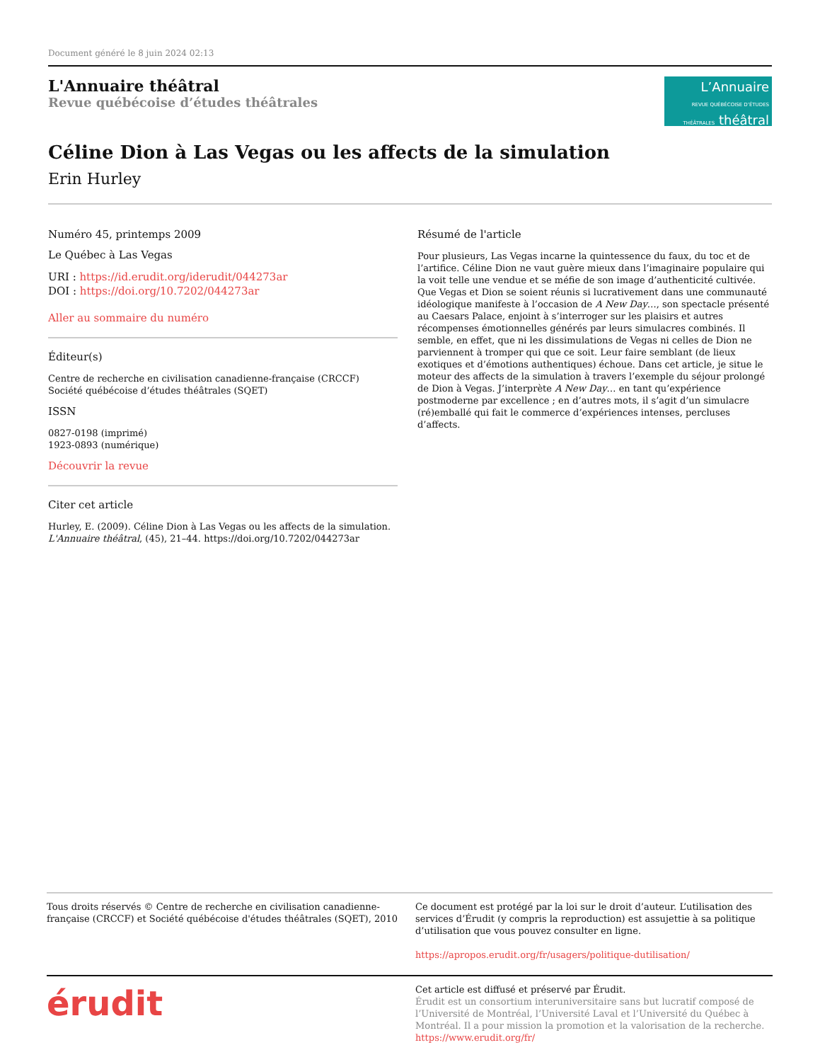Document généré le 8 juin 2024 02:13
L'Annuaire théâtral
Revue québécoise d’études théâtrales
L’Annuaire
REVUE QUÉBÉCOISE D’ÉTUDES THÉÂTRALES théâtral
Céline Dion à Las Vegas ou les affects de la simulation
Erin Hurley
Numéro 45, printemps 2009
Le Québec à Las Vegas
URI : https://id.erudit.org/iderudit/044273ar
DOI : https://doi.org/10.7202/044273ar
Aller au sommaire du numéro
Éditeur(s)
Centre de recherche en civilisation canadienne-française (CRCCF)
Société québécoise d’études théâtrales (SQET)
ISSN
0827-0198 (imprimé)
1923-0893 (numérique)
Découvrir la revue
Citer cet article
Hurley, E. (2009). Céline Dion à Las Vegas ou les affects de la simulation. L'Annuaire théâtral, (45), 21–44. https://doi.org/10.7202/044273ar
Résumé de l'article
Pour plusieurs, Las Vegas incarne la quintessence du faux, du toc et de l’artifice. Céline Dion ne vaut guère mieux dans l’imaginaire populaire qui la voit telle une vendue et se méfie de son image d’authenticité cultivée. Que Vegas et Dion se soient réunis si lucrativement dans une communauté idéologique manifeste à l’occasion de A New Day…, son spectacle présenté au Caesars Palace, enjoint à s’interroger sur les plaisirs et autres récompenses émotionnelles générés par leurs simulacres combinés. Il semble, en effet, que ni les dissimulations de Vegas ni celles de Dion ne parviennent à tromper qui que ce soit. Leur faire semblant (de lieux exotiques et d’émotions authentiques) échoue. Dans cet article, je situe le moteur des affects de la simulation à travers l’exemple du séjour prolongé de Dion à Vegas. J’interprète A New Day… en tant qu’expérience postmoderne par excellence ; en d’autres mots, il s’agit d’un simulacre (ré)emballé qui fait le commerce d’expériences intenses, percluses d’affects.
Tous droits réservés © Centre de recherche en civilisation canadienne-française (CRCCF) et Société québécoise d'études théâtrales (SQET), 2010
Ce document est protégé par la loi sur le droit d’auteur. L’utilisation des services d’Érudit (y compris la reproduction) est assujettie à sa politique d’utilisation que vous pouvez consulter en ligne.
https://apropos.erudit.org/fr/usagers/politique-dutilisation/
érudit
Cet article est diffusé et préservé par Érudit.
Érudit est un consortium interuniversitaire sans but lucratif composé de l’Université de Montréal, l’Université Laval et l’Université du Québec à Montréal. Il a pour mission la promotion et la valorisation de la recherche.
https://www.erudit.org/fr/